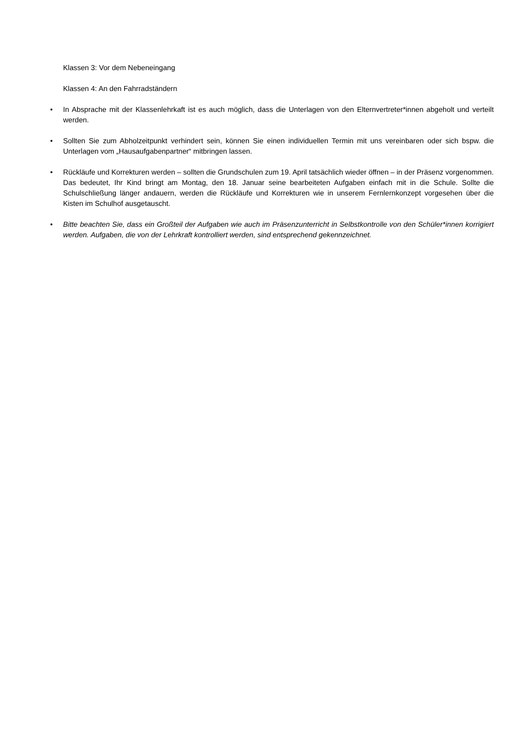Klassen 3: Vor dem Nebeneingang
Klassen 4: An den Fahrradständern
• In Absprache mit der Klassenlehrkaft ist es auch möglich, dass die Unterlagen von den Elternvertreter*innen abgeholt und verteilt werden.
• Sollten Sie zum Abholzeitpunkt verhindert sein, können Sie einen individuellen Termin mit uns vereinbaren oder sich bspw. die Unterlagen vom „Hausaufgabenpartner“ mitbringen lassen.
• Rückläufe und Korrekturen werden – sollten die Grundschulen zum 19. April tatsächlich wieder öffnen – in der Präsenz vorgenommen. Das bedeutet, Ihr Kind bringt am Montag, den 18. Januar seine bearbeiteten Aufgaben einfach mit in die Schule. Sollte die Schulschließung länger andauern, werden die Rückläufe und Korrekturen wie in unserem Fernlernkonzept vorgesehen über die Kisten im Schulhof ausgetauscht.
• Bitte beachten Sie, dass ein Großteil der Aufgaben wie auch im Präsenzunterricht in Selbstkontrolle von den Schüler*innen korrigiert werden. Aufgaben, die von der Lehrkraft kontrolliert werden, sind entsprechend gekennzeichnet.